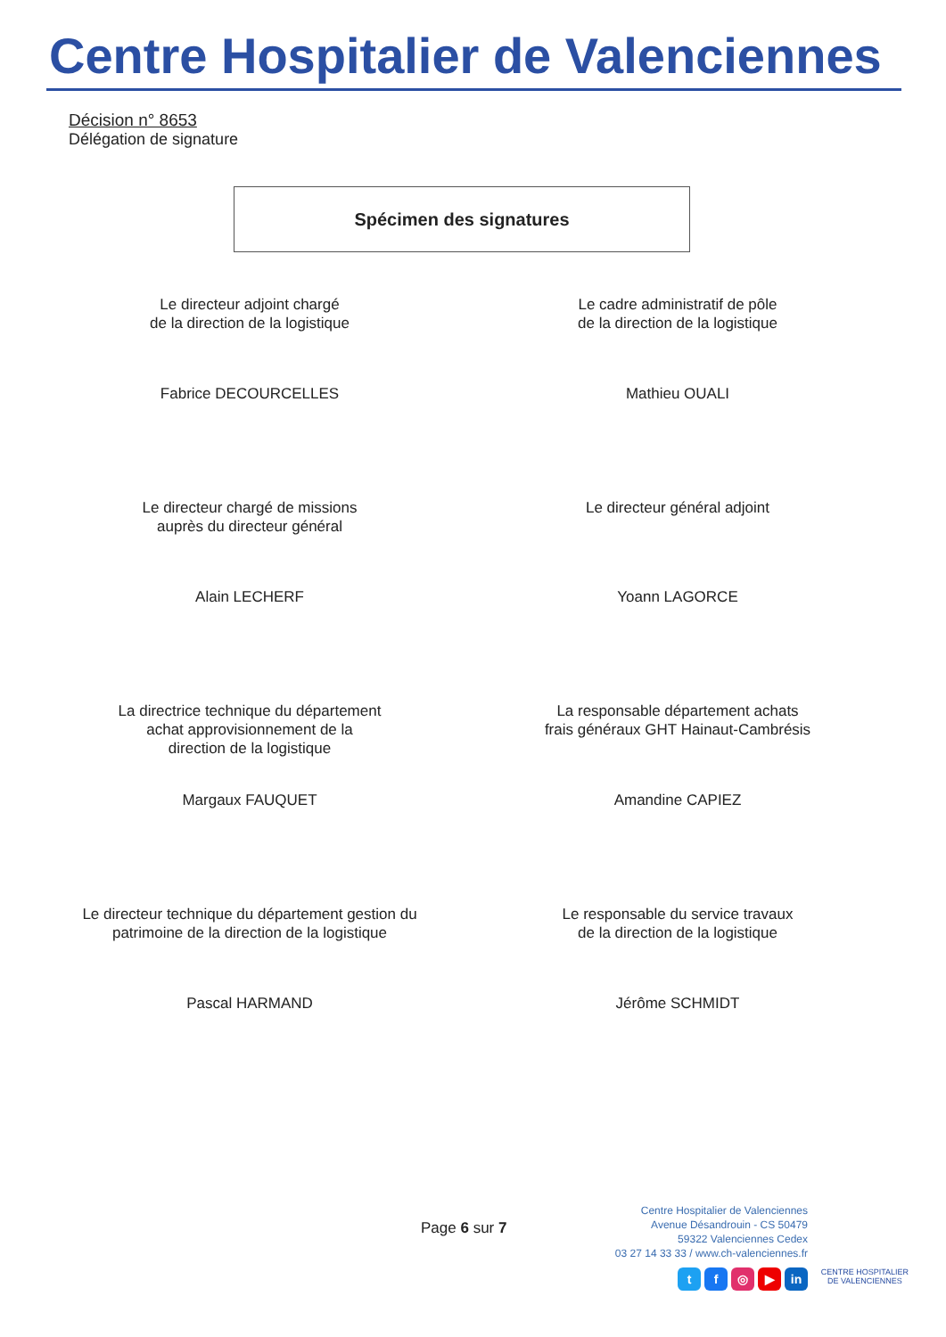Centre Hospitalier de Valenciennes
Décision n° 8653
Délégation de signature
Spécimen des signatures
Le directeur adjoint chargé
de la direction de la logistique
Le cadre administratif de pôle
de la direction de la logistique
Fabrice DECOURCELLES
Mathieu OUALI
Le directeur chargé de missions
auprès du directeur général
Le directeur général adjoint
Alain LECHERF
Yoann LAGORCE
La directrice technique du département
achat approvisionnement de la
direction de la logistique
La responsable département achats
frais généraux GHT Hainaut-Cambrésis
Margaux FAUQUET
Amandine CAPIEZ
Le directeur technique du département gestion du
patrimoine de la direction de la logistique
Le responsable du service travaux
de la direction de la logistique
Pascal HARMAND
Jérôme SCHMIDT
Page 6 sur 7
Centre Hospitalier de Valenciennes
Avenue Désandrouin - CS 50479
59322 Valenciennes Cedex
03 27 14 33 33 / www.ch-valenciennes.fr
tf ◎ ▶ in
CENTRE HOSPITALIER
DE VALENCIENNES